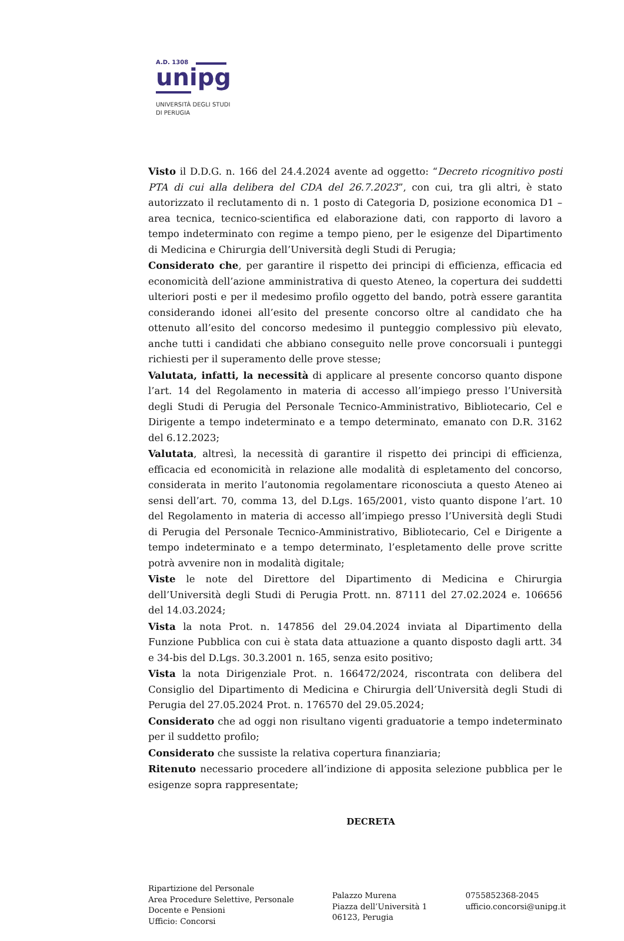A.D. 1308
unipg
UNIVERSITÀ DEGLI STUDI
DI PERUGIA
Visto il D.D.G. n. 166 del 24.4.2024 avente ad oggetto: “Decreto ricognitivo posti PTA di cui alla delibera del CDA del 26.7.2023”, con cui, tra gli altri, è stato autorizzato il reclutamento di n. 1 posto di Categoria D, posizione economica D1 – area tecnica, tecnico-scientifica ed elaborazione dati, con rapporto di lavoro a tempo indeterminato con regime a tempo pieno, per le esigenze del Dipartimento di Medicina e Chirurgia dell’Università degli Studi di Perugia;
Considerato che, per garantire il rispetto dei principi di efficienza, efficacia ed economicità dell’azione amministrativa di questo Ateneo, la copertura dei suddetti ulteriori posti e per il medesimo profilo oggetto del bando, potrà essere garantita considerando idonei all’esito del presente concorso oltre al candidato che ha ottenuto all’esito del concorso medesimo il punteggio complessivo più elevato, anche tutti i candidati che abbiano conseguito nelle prove concorsuali i punteggi richiesti per il superamento delle prove stesse;
Valutata, infatti, la necessità di applicare al presente concorso quanto dispone l’art. 14 del Regolamento in materia di accesso all’impiego presso l’Università degli Studi di Perugia del Personale Tecnico-Amministrativo, Bibliotecario, Cel e Dirigente a tempo indeterminato e a tempo determinato, emanato con D.R. 3162 del 6.12.2023;
Valutata, altresì, la necessità di garantire il rispetto dei principi di efficienza, efficacia ed economicità in relazione alle modalità di espletamento del concorso, considerata in merito l’autonomia regolamentare riconosciuta a questo Ateneo ai sensi dell’art. 70, comma 13, del D.Lgs. 165/2001, visto quanto dispone l’art. 10 del Regolamento in materia di accesso all’impiego presso l’Università degli Studi di Perugia del Personale Tecnico-Amministrativo, Bibliotecario, Cel e Dirigente a tempo indeterminato e a tempo determinato, l’espletamento delle prove scritte potrà avvenire non in modalità digitale;
Viste le note del Direttore del Dipartimento di Medicina e Chirurgia dell’Università degli Studi di Perugia Prott. nn. 87111 del 27.02.2024 e. 106656 del 14.03.2024;
Vista la nota Prot. n. 147856 del 29.04.2024 inviata al Dipartimento della Funzione Pubblica con cui è stata data attuazione a quanto disposto dagli artt. 34 e 34-bis del D.Lgs. 30.3.2001 n. 165, senza esito positivo;
Vista la nota Dirigenziale Prot. n. 166472/2024, riscontrata con delibera del Consiglio del Dipartimento di Medicina e Chirurgia dell’Università degli Studi di Perugia del 27.05.2024 Prot. n. 176570 del 29.05.2024;
Considerato che ad oggi non risultano vigenti graduatorie a tempo indeterminato per il suddetto profilo;
Considerato che sussiste la relativa copertura finanziaria;
Ritenuto necessario procedere all’indizione di apposita selezione pubblica per le esigenze sopra rappresentate;
DECRETA
Ripartizione del Personale
Area Procedure Selettive, Personale
Docente e Pensioni
Ufficio: Concorsi
Palazzo Murena
Piazza dell’Università 1
06123, Perugia
0755852368-2045
ufficio.concorsi@unipg.it